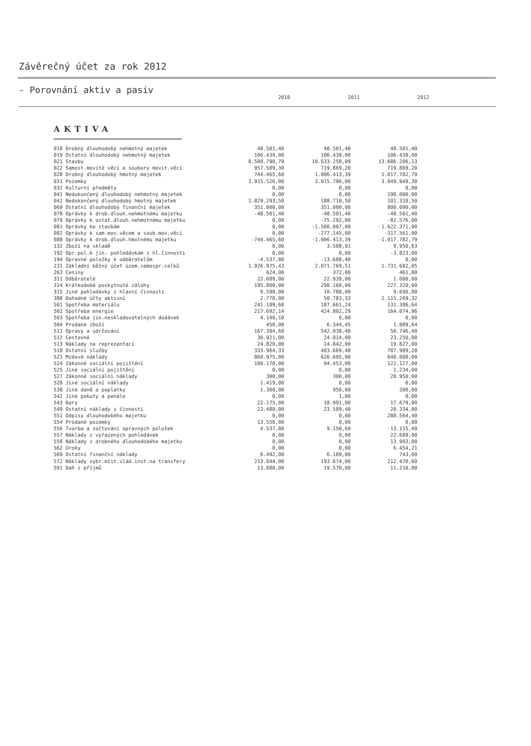Závěrečný účet za rok 2012
- Porovnání aktiv a pasiv
2010 2011 2012
AKTIVA
| 018 Drobný dlouhodobý nehmotný majetek | 48.501,40 | 48.501,40 | 48.501,40 |
| 019 Ostatní dlouhodobý nehmotný majetek | 106.439,00 | 106.439,00 | 106.439,00 |
| 021 Stavby | 8.500.790,79 | 10.633.258,09 | 13.686.206,13 |
| 022 Samost.movité věci a soubory movit.věcí | 957.589,30 | 719.869,20 | 719.869,20 |
| 028 Drobný dlouhodobý hmotný majetek | 744.465,60 | 1.006.413,39 | 1.017.782,79 |
| 031 Pozemky | 3.915.526,00 | 3.915.796,00 | 3.949.949,30 |
| 032 Kulturní předměty | 6,00 | 0,00 | 0,00 |
| 041 Nedokončený dlouhodobý nehmotný majetek | 0,00 | 0,00 | 198.000,00 |
| 042 Nedokončený dlouhodobý hmotný majetek | 1.829.293,50 | 188.710,50 | 101.310,50 |
| 069 Ostatní dlouhodobý finanční majetek | 351.000,00 | 351.000,00 | 800.000,00 |
| 078 Oprávky k drob.dlouh.nehmotnému majetku | -48.501,40 | -48.501,40 | -48.501,40 |
| 079 Oprávky k ostat.dlouh.nehmotnému majetku | 0,00 | -75.292,00 | -82.576,00 |
| 081 Oprávky ke stavbám | 0,00 | -1.500.007,00 | -1.622.371,00 |
| 082 Oprávky k sam.mov.věcem a soub.mov.věcí | 0,00 | -277.145,00 | -317.561,00 |
| 088 Oprávky k drob.dlouh.hmotnému majetku | -744.465,60 | -1.006.413,39 | -1.017.782,79 |
| 132 Zboží na skladě | 0,00 | 3.508,91 | 9.950,63 |
| 192 Opr.pol.k jin. pohledávkám z hl.činnosti | 0,00 | 0,00 | -3.823,00 |
| 194 Opravné položky k odběratelům | -4.537,80 | -13.688,40 | 0,00 |
| 231 Základní běžný účet územ.samospr.celků | 1.926.975,43 | 2.071.769,51 | 1.731.682,05 |
| 263 Ceniny | 624,00 | 372,00 | 461,00 |
| 311 Odběratelé | 22.689,00 | 22.939,00 | 1.000,00 |
| 314 Krátkodobé poskytnuté zálohy | 195.800,00 | 298.160,00 | 227.320,00 |
| 315 Jiné pohledávky z hlavní činnosti | 9.590,00 | 10.780,00 | 9.690,00 |
| 388 Dohadné účty aktivní | 2.778,00 | 50.783,33 | 2.115.269,32 |
| 501 Spotřeba materiálu | 241.189,68 | 187.661,24 | 131.386,64 |
| 502 Spotřeba energie | 217.692,14 | 424.802,29 | 164.074,96 |
| 503 Spotřeba jin.neskladovatelných dodávek | 4.140,10 | 0,00 | 0,00 |
| 504 Prodané zboží | 450,00 | 6.344,45 | 1.089,64 |
| 511 Opravy a udržování | 167.394,60 | 542.038,40 | 50.746,40 |
| 512 Cestovné | 36.921,00 | 24.014,00 | 23.250,00 |
| 513 Náklady na reprezentaci | 24.820,00 | 14.842,00 | 19.827,00 |
| 518 Ostatní služby | 333.964,33 | 403.669,48 | 787.989,28 |
| 521 Mzdové náklady | 860.975,00 | 626.605,00 | 648.008,00 |
| 524 Zákonné sociální pojištění | 180.170,00 | 94.453,00 | 122.127,00 |
| 525 Jiné sociální pojištění | 0,00 | 0,00 | 1.234,00 |
| 527 Zákonné sociální náklady | 300,00 | 300,00 | 28.950,00 |
| 528 Jiné sociální náklady | 1.419,00 | 0,00 | 0,00 |
| 538 Jiné daně a poplatky | 1.300,00 | 950,00 | 200,00 |
| 542 Jiné pokuty a penále | 0,00 | 1,00 | 0,00 |
| 543 Dary | 22.175,00 | 18.991,00 | 17.679,00 |
| 549 Ostatní náklady z činnosti | 22.480,00 | 23.589,40 | 20.334,00 |
| 551 Odpisy dlouhodobého majetku | 0,00 | 0,00 | 288.564,40 |
| 554 Prodané pozemky | 13.556,00 | 0,00 | 0,00 |
| 556 Tvorba a zúčtování opravných položek | 4.537,80 | 9.150,60 | -13.115,40 |
| 557 Náklady z vyřazených pohledávek | 0,00 | 0,00 | 22.689,00 |
| 558 Náklady z drobného dlouhodobého majetku | 0,00 | 0,00 | 13.903,00 |
| 562 Úroky | 0,00 | 0,00 | 6.454,21 |
| 569 Ostatní finanční náklady | 6.492,00 | 6.109,00 | 743,00 |
| 572 Náklady vybr.míst.vlád.inst.na transfery | 213.844,00 | 193.674,00 | 212.470,60 |
| 591 Daň z příjmů | 13.680,00 | 19.570,00 | 11.210,00 |